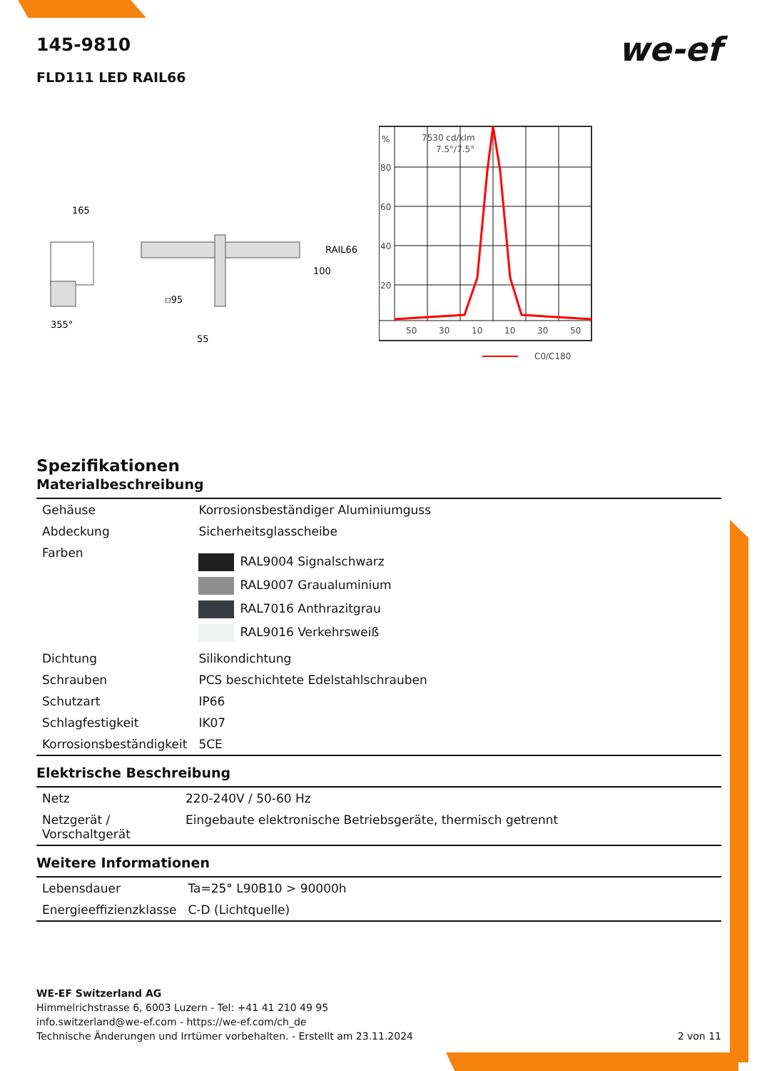we-ef
145-9810
FLD111 LED RAIL66
165
355°
▫95
55
RAIL66
100
%
7530 cd/klm
7.5°/7.5°
80
60
40
20
50
30
10
10
30
50
C0/C180
Spezifikationen
Materialbeschreibung
| Gehäuse | Korrosionsbeständiger Aluminiumguss |
| Abdeckung | Sicherheitsglasscheibe |
| Farben | RAL9004 Signalschwarz RAL9007 Graualuminium RAL7016 Anthrazitgrau RAL9016 Verkehrsweiß |
| Dichtung | Silikondichtung |
| Schrauben | PCS beschichtete Edelstahlschrauben |
| Schutzart | IP66 |
| Schlagfestigkeit | IK07 |
| Korrosionsbeständigkeit | 5CE |
Elektrische Beschreibung
| Netz | 220-240V / 50-60 Hz |
| Netzgerät / Vorschaltgerät | Eingebaute elektronische Betriebsgeräte, thermisch getrennt |
Weitere Informationen
| Lebensdauer | Ta=25° L90B10 > 90000h |
| Energieeffizienzklasse | C-D (Lichtquelle) |
WE-EF Switzerland AG
Himmelrichstrasse 6, 6003 Luzern - Tel: +41 41 210 49 95
info.switzerland@we-ef.com - https://we-ef.com/ch_de
Technische Änderungen und Irrtümer vorbehalten. - Erstellt am 23.11.2024 2 von 11